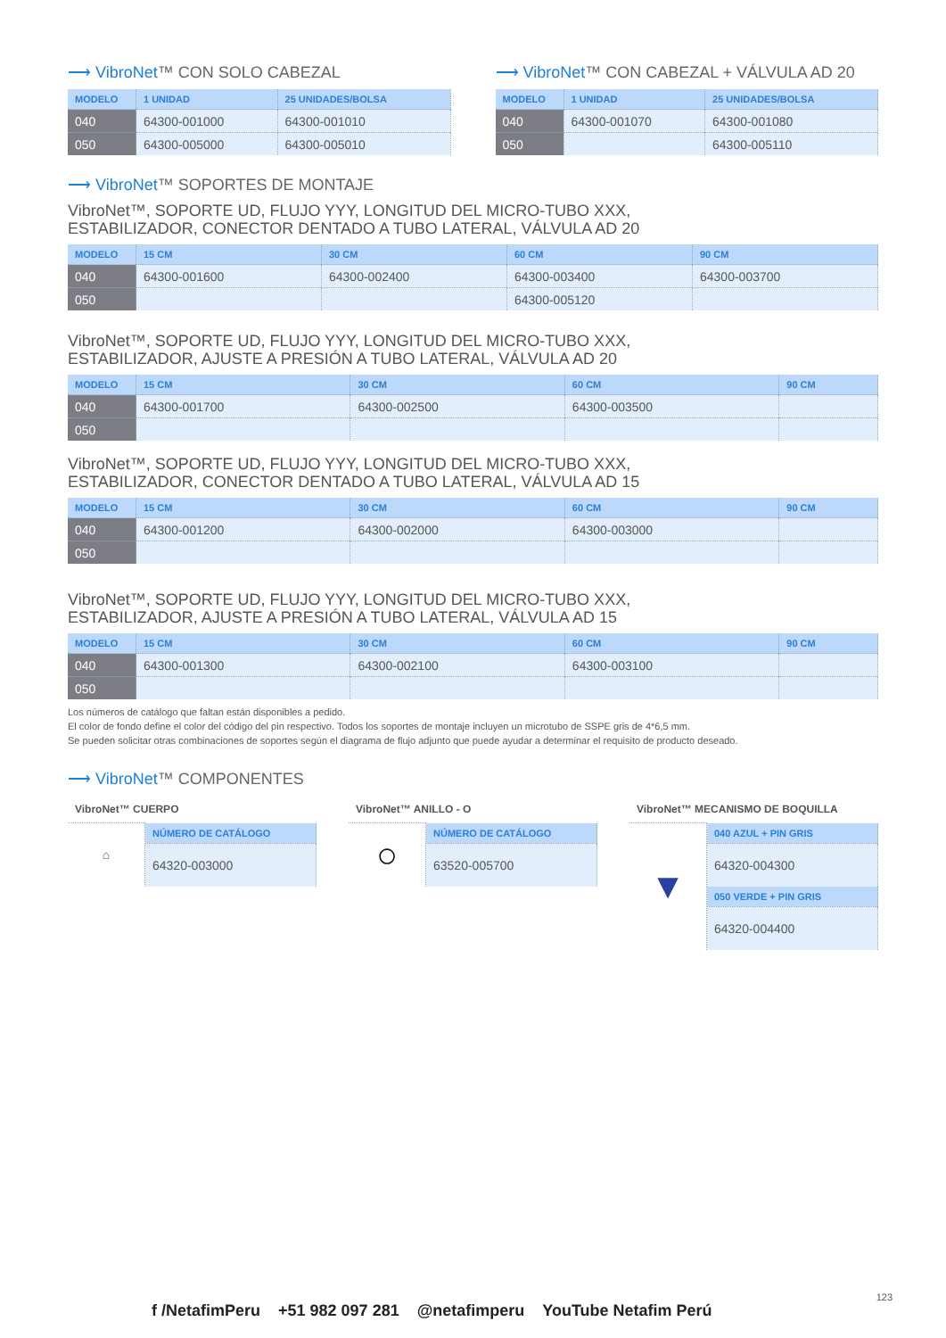⟶ VibroNet™ CON SOLO CABEZAL
| MODELO | 1 UNIDAD | 25 UNIDADES/BOLSA |
| --- | --- | --- |
| 040 | 64300-001000 | 64300-001010 |
| 050 | 64300-005000 | 64300-005010 |
⟶ VibroNet™ CON CABEZAL + VÁLVULA AD 20
| MODELO | 1 UNIDAD | 25 UNIDADES/BOLSA |
| --- | --- | --- |
| 040 | 64300-001070 | 64300-001080 |
| 050 | | 64300-005110 |
⟶ VibroNet™ SOPORTES DE MONTAJE
VibroNet™, SOPORTE UD, FLUJO YYY, LONGITUD DEL MICRO-TUBO XXX,
ESTABILIZADOR, CONECTOR DENTADO A TUBO LATERAL, VÁLVULA AD 20
| MODELO | 15 CM | 30 CM | 60 CM | 90 CM |
| --- | --- | --- | --- | --- |
| 040 | 64300-001600 | 64300-002400 | 64300-003400 | 64300-003700 |
| 050 | | | 64300-005120 | |
VibroNet™, SOPORTE UD, FLUJO YYY, LONGITUD DEL MICRO-TUBO XXX,
ESTABILIZADOR, AJUSTE A PRESIÓN A TUBO LATERAL, VÁLVULA AD 20
| MODELO | 15 CM | 30 CM | 60 CM | 90 CM |
| --- | --- | --- | --- | --- |
| 040 | 64300-001700 | 64300-002500 | 64300-003500 | |
| 050 | | | | |
VibroNet™, SOPORTE UD, FLUJO YYY, LONGITUD DEL MICRO-TUBO XXX,
ESTABILIZADOR, CONECTOR DENTADO A TUBO LATERAL, VÁLVULA AD 15
| MODELO | 15 CM | 30 CM | 60 CM | 90 CM |
| --- | --- | --- | --- | --- |
| 040 | 64300-001200 | 64300-002000 | 64300-003000 | |
| 050 | | | | |
VibroNet™, SOPORTE UD, FLUJO YYY, LONGITUD DEL MICRO-TUBO XXX,
ESTABILIZADOR, AJUSTE A PRESIÓN A TUBO LATERAL, VÁLVULA AD 15
| MODELO | 15 CM | 30 CM | 60 CM | 90 CM |
| --- | --- | --- | --- | --- |
| 040 | 64300-001300 | 64300-002100 | 64300-003100 | |
| 050 | | | | |
Los números de catálogo que faltan están disponibles a pedido.
El color de fondo define el color del código del pin respectivo. Todos los soportes de montaje incluyen un microtubo de SSPE gris de 4*6,5 mm.
Se pueden solicitar otras combinaciones de soportes según el diagrama de flujo adjunto que puede ayudar a determinar el requisito de producto deseado.
⟶ VibroNet™ COMPONENTES
VibroNet™ CUERPO
| ⌂ | NÚMERO DE CATÁLOGO |
| | 64320-003000 |
VibroNet™ ANILLO - O
| ○ | NÚMERO DE CATÁLOGO |
| | 63520-005700 |
VibroNet™ MECANISMO DE BOQUILLA
| ▼ | 040 AZUL + PIN GRIS |
| | 64320-004300 |
| | 050 VERDE + PIN GRIS |
| | 64320-004400 |
f /NetafimPeru +51 982 097 281 @netafimperu YouTube Netafim Perú
123